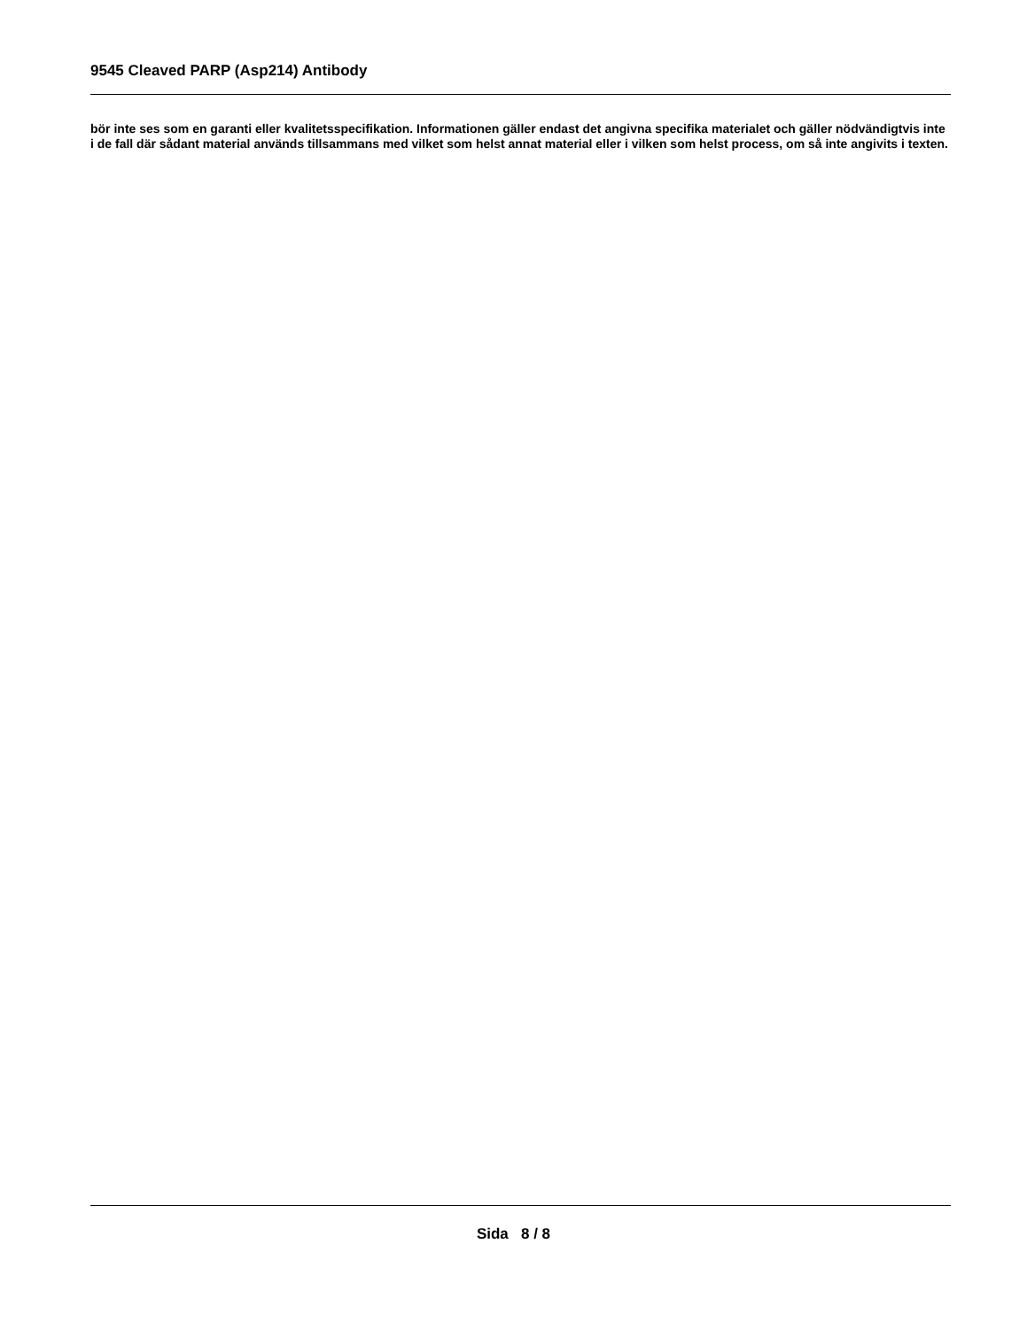9545 Cleaved PARP (Asp214) Antibody
bör inte ses som en garanti eller kvalitetsspecifikation. Informationen gäller endast det angivna specifika materialet och gäller nödvändigtvis inte i de fall där sådant material används tillsammans med vilket som helst annat material eller i vilken som helst process, om så inte angivits i texten.
Sida 8 / 8